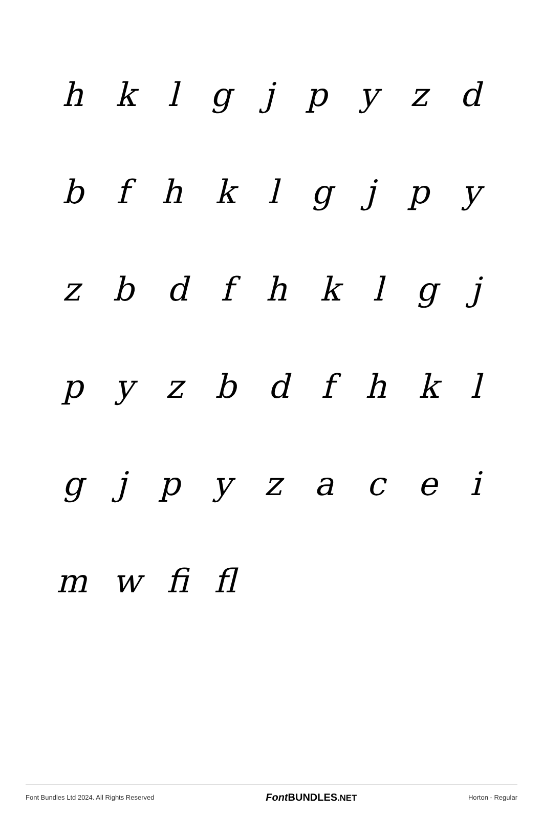hklgjpyzd
bfhklgjpy
zbdfhklgj
pyzbdfhkl
gjpyzacei
mw fi fl
Font Bundles Ltd 2024. All Rights Reserved Font BUNDLES.NET Horton - Regular